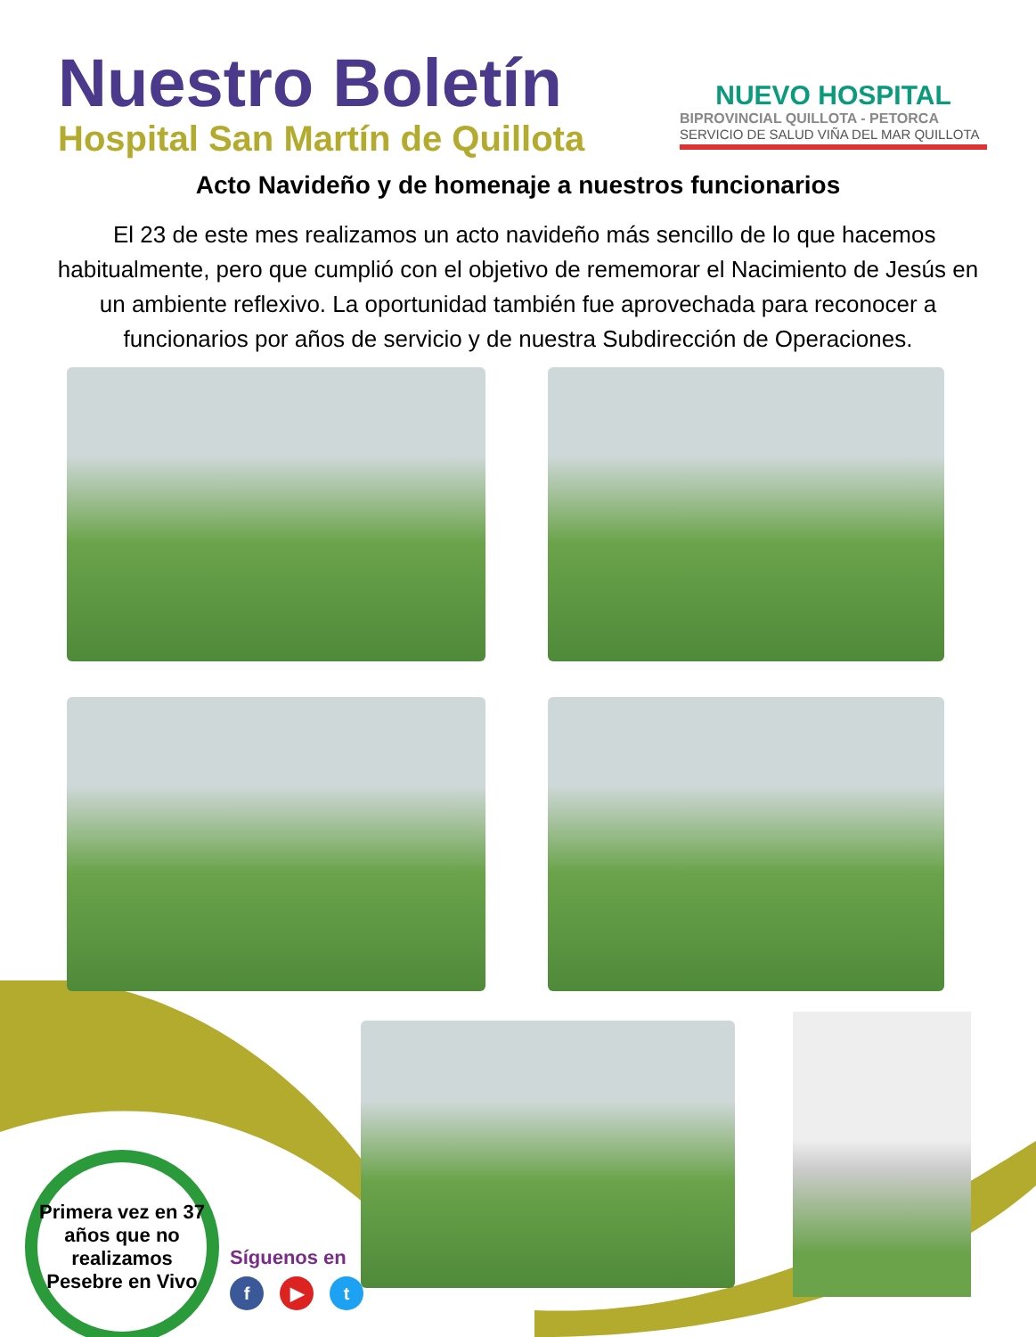Nuestro Boletín
Hospital San Martín de Quillota
NUEVO HOSPITAL
BIPROVINCIAL QUILLOTA - PETORCA
SERVICIO DE SALUD VIÑA DEL MAR QUILLOTA
Acto Navideño y de homenaje a nuestros funcionarios
El 23 de este mes realizamos un acto navideño más sencillo de lo que hacemos habitualmente, pero que cumplió con el objetivo de rememorar el Nacimiento de Jesús en un ambiente reflexivo. La oportunidad también fue aprovechada para reconocer a funcionarios por años de servicio y de nuestra Subdirección de Operaciones.
Primera vez en 37 años que no realizamos Pesebre en Vivo
Síguenos en
f ▶ t